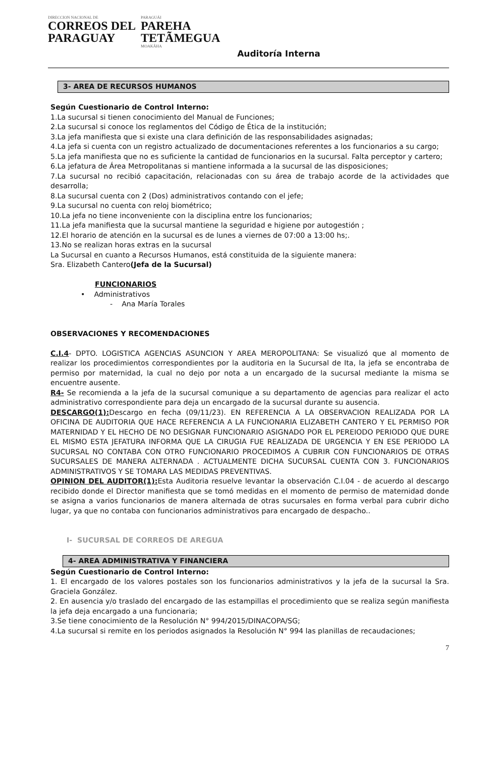DIRECCION NACIONAL DE
CORREOS DEL
PARAGUAY
PARAGUÁI
PAREHA
TETÃMEGUA
MOAKÃHA
Auditoría Interna
3- AREA DE RECURSOS HUMANOS
Según Cuestionario de Control Interno:
1.La sucursal si tienen conocimiento del Manual de Funciones;
2.La sucursal si conoce los reglamentos del Código de Ética de la institución;
3.La jefa manifiesta que si existe una clara definición de las responsabilidades asignadas;
4.La jefa si cuenta con un registro actualizado de documentaciones referentes a los funcionarios a su cargo;
5.La jefa manifiesta que no es suficiente la cantidad de funcionarios en la sucursal. Falta perceptor y cartero;
6.La jefatura de Área Metropolitanas si mantiene informada a la sucursal de las disposiciones;
7.La sucursal no recibió capacitación, relacionadas con su área de trabajo acorde de la actividades que desarrolla;
8.La sucursal cuenta con 2 (Dos) administrativos contando con el jefe;
9.La sucursal no cuenta con reloj biométrico;
10.La jefa no tiene inconveniente con la disciplina entre los funcionarios;
11.La jefa manifiesta que la sucursal mantiene la seguridad e higiene por autogestión ;
12.El horario de atención en la sucursal es de lunes a viernes de 07:00 a 13:00 hs;.
13.No se realizan horas extras en la sucursal
La Sucursal en cuanto a Recursos Humanos, está constituida de la siguiente manera:
Sra. Elizabeth Cantero(Jefa de la Sucursal)
FUNCIONARIOS
• Administrativos
- Ana María Torales
OBSERVACIONES Y RECOMENDACIONES
C.I.4- DPTO. LOGISTICA AGENCIAS ASUNCION Y AREA MEROPOLITANA: Se visualizó que al momento de realizar los procedimientos correspondientes por la auditoria en la Sucursal de Ita, la jefa se encontraba de permiso por maternidad, la cual no dejo por nota a un encargado de la sucursal mediante la misma se encuentre ausente.
R4- Se recomienda a la jefa de la sucursal comunique a su departamento de agencias para realizar el acto administrativo correspondiente para deja un encargado de la sucursal durante su ausencia.
DESCARGO(1): Descargo en fecha (09/11/23). EN REFERENCIA A LA OBSERVACION REALIZADA POR LA OFICINA DE AUDITORIA QUE HACE REFERENCIA A LA FUNCIONARIA ELIZABETH CANTERO Y EL PERMISO POR MATERNIDAD Y EL HECHO DE NO DESIGNAR FUNCIONARIO ASIGNADO POR EL PEREIODO PERIODO QUE DURE EL MISMO ESTA JEFATURA INFORMA QUE LA CIRUGIA FUE REALIZADA DE URGENCIA Y EN ESE PERIODO LA SUCURSAL NO CONTABA CON OTRO FUNCIONARIO PROCEDIMOS A CUBRIR CON FUNCIONARIOS DE OTRAS SUCURSALES DE MANERA ALTERNADA . ACTUALMENTE DICHA SUCURSAL CUENTA CON 3. FUNCIONARIOS ADMINISTRATIVOS Y SE TOMARA LAS MEDIDAS PREVENTIVAS.
OPINION DEL AUDITOR(1): Esta Auditoria resuelve levantar la observación C.I.04 - de acuerdo al descargo recibido donde el Director manifiesta que se tomó medidas en el momento de permiso de maternidad donde se asigna a varios funcionarios de manera alternada de otras sucursales en forma verbal para cubrir dicho lugar, ya que no contaba con funcionarios administrativos para encargado de despacho..
I- SUCURSAL DE CORREOS DE AREGUA
4- AREA ADMINISTRATIVA Y FINANCIERA
Según Cuestionario de Control Interno:
1. El encargado de los valores postales son los funcionarios administrativos y la jefa de la sucursal la Sra. Graciela González.
2. En ausencia y/o traslado del encargado de las estampillas el procedimiento que se realiza según manifiesta la jefa deja encargado a una funcionaria;
3.Se tiene conocimiento de la Resolución N° 994/2015/DINACOPA/SG;
4.La sucursal si remite en los periodos asignados la Resolución N° 994 las planillas de recaudaciones;
7